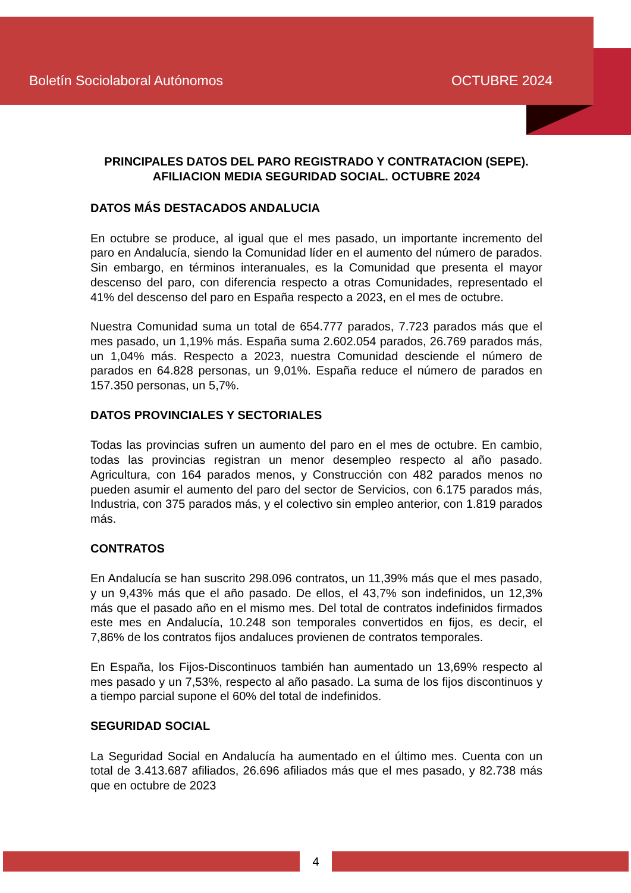Boletín Sociolaboral Autónomos OCTUBRE 2024
PRINCIPALES DATOS DEL PARO REGISTRADO Y CONTRATACION (SEPE).
AFILIACION MEDIA SEGURIDAD SOCIAL. OCTUBRE 2024
DATOS MÁS DESTACADOS ANDALUCIA
En octubre se produce, al igual que el mes pasado, un importante incremento del paro en Andalucía, siendo la Comunidad líder en el aumento del número de parados. Sin embargo, en términos interanuales, es la Comunidad que presenta el mayor descenso del paro, con diferencia respecto a otras Comunidades, representado el 41% del descenso del paro en España respecto a 2023, en el mes de octubre.
Nuestra Comunidad suma un total de 654.777 parados, 7.723 parados más que el mes pasado, un 1,19% más. España suma 2.602.054 parados, 26.769 parados más, un 1,04% más. Respecto a 2023, nuestra Comunidad desciende el número de parados en 64.828 personas, un 9,01%. España reduce el número de parados en 157.350 personas, un 5,7%.
DATOS PROVINCIALES Y SECTORIALES
Todas las provincias sufren un aumento del paro en el mes de octubre. En cambio, todas las provincias registran un menor desempleo respecto al año pasado. Agricultura, con 164 parados menos, y Construcción con 482 parados menos no pueden asumir el aumento del paro del sector de Servicios, con 6.175 parados más, Industria, con 375 parados más, y el colectivo sin empleo anterior, con 1.819 parados más.
CONTRATOS
En Andalucía se han suscrito 298.096 contratos, un 11,39% más que el mes pasado, y un 9,43% más que el año pasado. De ellos, el 43,7% son indefinidos, un 12,3% más que el pasado año en el mismo mes. Del total de contratos indefinidos firmados este mes en Andalucía, 10.248 son temporales convertidos en fijos, es decir, el 7,86% de los contratos fijos andaluces provienen de contratos temporales.
En España, los Fijos-Discontinuos también han aumentado un 13,69% respecto al mes pasado y un 7,53%, respecto al año pasado. La suma de los fijos discontinuos y a tiempo parcial supone el 60% del total de indefinidos.
SEGURIDAD SOCIAL
La Seguridad Social en Andalucía ha aumentado en el último mes. Cuenta con un total de 3.413.687 afiliados, 26.696 afiliados más que el mes pasado, y 82.738 más que en octubre de 2023
4